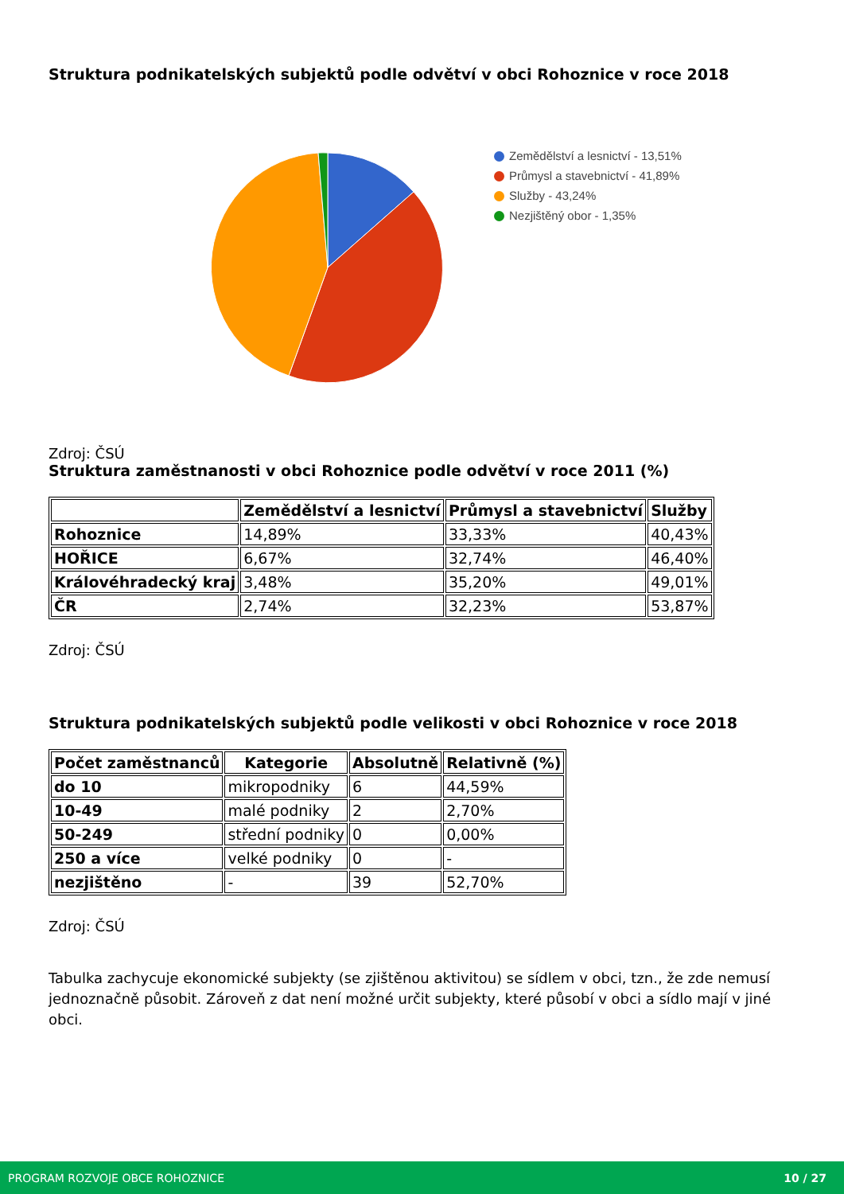Struktura podnikatelských subjektů podle odvětví v obci Rohoznice v roce 2018
Zemědělství a lesnictví - 13,51%
Průmysl a stavebnictví - 41,89%
Služby - 43,24%
Nezjištěný obor - 1,35%
Zdroj: ČSÚ
Struktura zaměstnanosti v obci Rohoznice podle odvětví v roce 2011 (%)
| | Zemědělství a lesnictví | Průmysl a stavebnictví | Služby |
| --- | --- | --- | --- |
| Rohoznice | 14,89% | 33,33% | 40,43% |
| HOŘICE | 6,67% | 32,74% | 46,40% |
| Královéhradecký kraj | 3,48% | 35,20% | 49,01% |
| ČR | 2,74% | 32,23% | 53,87% |
Zdroj: ČSÚ
Struktura podnikatelských subjektů podle velikosti v obci Rohoznice v roce 2018
| Počet zaměstnanců | Kategorie | Absolutně | Relativně (%) |
| --- | --- | --- | --- |
| do 10 | mikropodniky | 6 | 44,59% |
| 10-49 | malé podniky | 2 | 2,70% |
| 50-249 | střední podniky | 0 | 0,00% |
| 250 a více | velké podniky | 0 | - |
| nezjištěno | - | 39 | 52,70% |
Zdroj: ČSÚ
Tabulka zachycuje ekonomické subjekty (se zjištěnou aktivitou) se sídlem v obci, tzn., že zde nemusí jednoznačně působit. Zároveň z dat není možné určit subjekty, které působí v obci a sídlo mají v jiné obci.
PROGRAM ROZVOJE OBCE ROHOZNICE 10 / 27